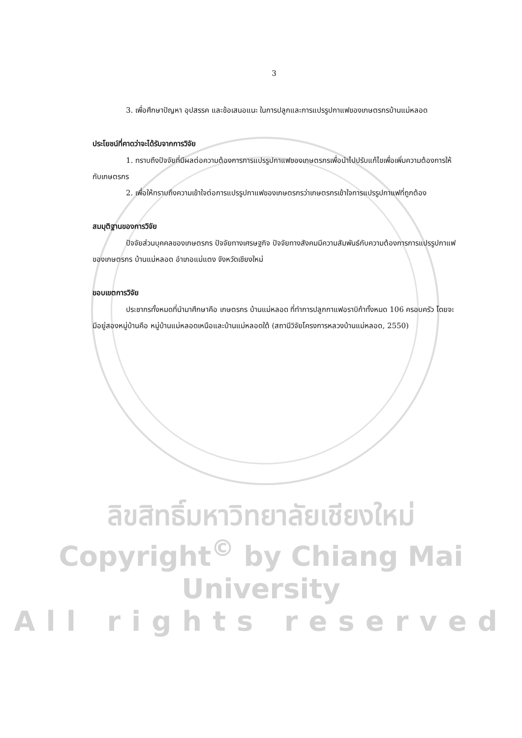3
3. เพื่อศึกษาปัญหา อุปสรรค และข้อเสนอแนะ ในการปลูกและการแปรรูปกาแฟของเกษตรกรบ้านแม่หลอด
ประโยชน์ที่คาดว่าจะได้รับจากการวิจัย
1. ทราบถึงปัจจัยที่มีผลต่อความต้องการการแปรรูปกาแฟของเกษตรกรเพื่อนำไปปรับแก้ไขเพื่อเพิ่มความต้องการให้กับเกษตรกร
2. เพื่อให้ทราบถึงความเข้าใจต่อการแปรรูปกาแฟของเกษตรกรว่าเกษตรกรเข้าใจการแปรรูปกาแฟที่ถูกต้อง
สมมุติฐานของการวิจัย
ปัจจัยส่วนบุคคลของเกษตรกร ปัจจัยทางเศรษฐกิจ ปัจจัยทางสังคมมีความสัมพันธ์กับความต้องการการแปรรูปกาแฟของเกษตรกร บ้านแม่หลอด อำเภอแม่แตง จังหวัดเชียงใหม่
ขอบเขตการวิจัย
ประชากรทั้งหมดที่นำมาศึกษาคือ เกษตรกร บ้านแม่หลอด ที่ทำการปลูกกาแฟอราบิก้าทั้งหมด 106 ครอบครัว โดยจะมีอยู่สองหมู่บ้านคือ หมู่บ้านแม่หลอดเหนือและบ้านแม่หลอดใต้ (สถานีวิจัยโครงการหลวงบ้านแม่หลอด, 2550)
ลิขสิทธิ์มหาวิทยาลัยเชียงใหม่
Copyright<sup>©</sup> by Chiang Mai University
All rights reserved